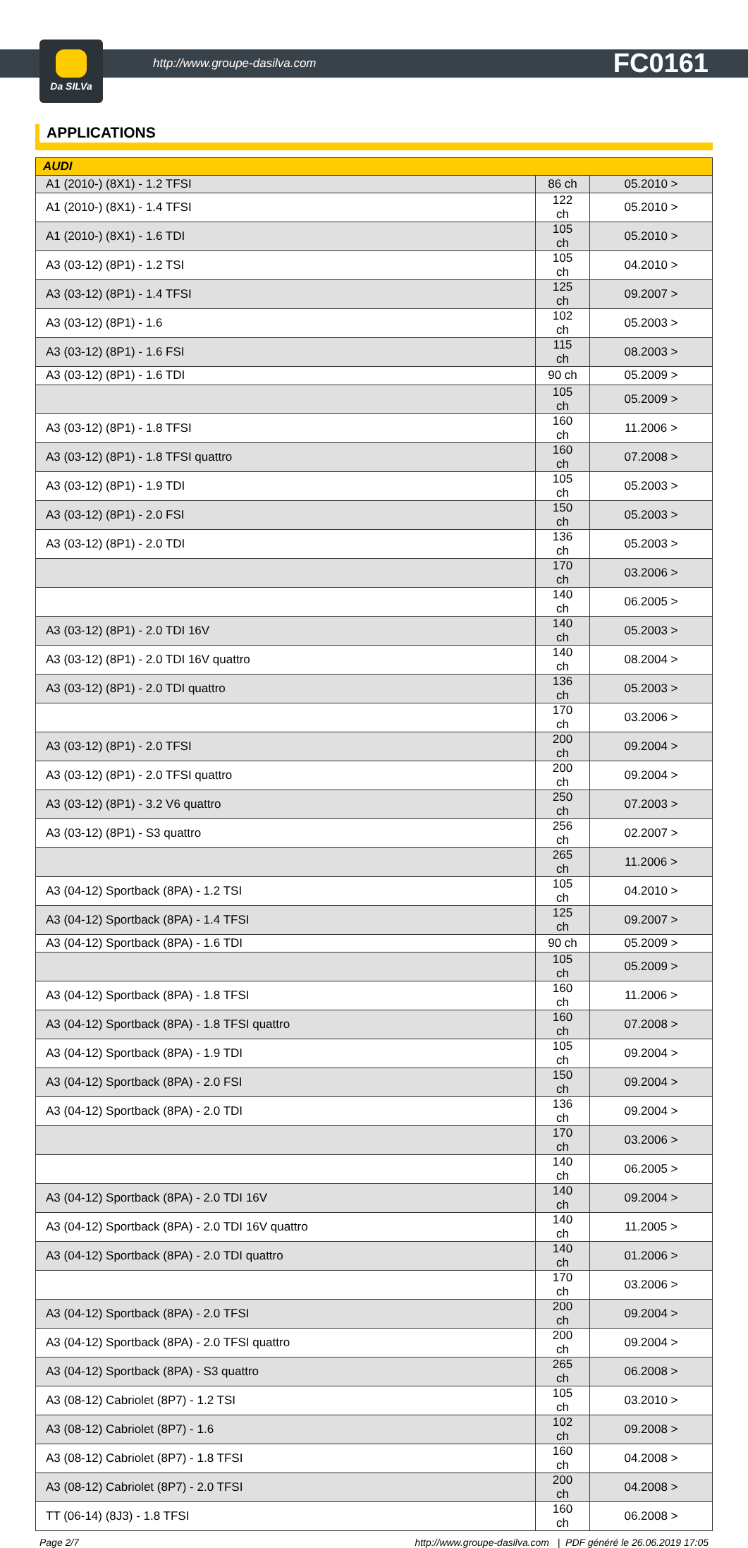Da SILVa
http://www.groupe-dasilva.com FC0161
APPLICATIONS
| AUDI | | |
| --- | --- | --- |
| A1 (2010-) (8X1) - 1.2 TFSI | 86 ch | 05.2010 > |
| A1 (2010-) (8X1) - 1.4 TFSI | 122 ch | 05.2010 > |
| A1 (2010-) (8X1) - 1.6 TDI | 105 ch | 05.2010 > |
| A3 (03-12) (8P1) - 1.2 TSI | 105 ch | 04.2010 > |
| A3 (03-12) (8P1) - 1.4 TFSI | 125 ch | 09.2007 > |
| A3 (03-12) (8P1) - 1.6 | 102 ch | 05.2003 > |
| A3 (03-12) (8P1) - 1.6 FSI | 115 ch | 08.2003 > |
| A3 (03-12) (8P1) - 1.6 TDI | 90 ch | 05.2009 > |
| | 105 ch | 05.2009 > |
| A3 (03-12) (8P1) - 1.8 TFSI | 160 ch | 11.2006 > |
| A3 (03-12) (8P1) - 1.8 TFSI quattro | 160 ch | 07.2008 > |
| A3 (03-12) (8P1) - 1.9 TDI | 105 ch | 05.2003 > |
| A3 (03-12) (8P1) - 2.0 FSI | 150 ch | 05.2003 > |
| A3 (03-12) (8P1) - 2.0 TDI | 136 ch | 05.2003 > |
| | 170 ch | 03.2006 > |
| | 140 ch | 06.2005 > |
| A3 (03-12) (8P1) - 2.0 TDI 16V | 140 ch | 05.2003 > |
| A3 (03-12) (8P1) - 2.0 TDI 16V quattro | 140 ch | 08.2004 > |
| A3 (03-12) (8P1) - 2.0 TDI quattro | 136 ch | 05.2003 > |
| | 170 ch | 03.2006 > |
| A3 (03-12) (8P1) - 2.0 TFSI | 200 ch | 09.2004 > |
| A3 (03-12) (8P1) - 2.0 TFSI quattro | 200 ch | 09.2004 > |
| A3 (03-12) (8P1) - 3.2 V6 quattro | 250 ch | 07.2003 > |
| A3 (03-12) (8P1) - S3 quattro | 256 ch | 02.2007 > |
| | 265 ch | 11.2006 > |
| A3 (04-12) Sportback (8PA) - 1.2 TSI | 105 ch | 04.2010 > |
| A3 (04-12) Sportback (8PA) - 1.4 TFSI | 125 ch | 09.2007 > |
| A3 (04-12) Sportback (8PA) - 1.6 TDI | 90 ch | 05.2009 > |
| | 105 ch | 05.2009 > |
| A3 (04-12) Sportback (8PA) - 1.8 TFSI | 160 ch | 11.2006 > |
| A3 (04-12) Sportback (8PA) - 1.8 TFSI quattro | 160 ch | 07.2008 > |
| A3 (04-12) Sportback (8PA) - 1.9 TDI | 105 ch | 09.2004 > |
| A3 (04-12) Sportback (8PA) - 2.0 FSI | 150 ch | 09.2004 > |
| A3 (04-12) Sportback (8PA) - 2.0 TDI | 136 ch | 09.2004 > |
| | 170 ch | 03.2006 > |
| | 140 ch | 06.2005 > |
| A3 (04-12) Sportback (8PA) - 2.0 TDI 16V | 140 ch | 09.2004 > |
| A3 (04-12) Sportback (8PA) - 2.0 TDI 16V quattro | 140 ch | 11.2005 > |
| A3 (04-12) Sportback (8PA) - 2.0 TDI quattro | 140 ch | 01.2006 > |
| | 170 ch | 03.2006 > |
| A3 (04-12) Sportback (8PA) - 2.0 TFSI | 200 ch | 09.2004 > |
| A3 (04-12) Sportback (8PA) - 2.0 TFSI quattro | 200 ch | 09.2004 > |
| A3 (04-12) Sportback (8PA) - S3 quattro | 265 ch | 06.2008 > |
| A3 (08-12) Cabriolet (8P7) - 1.2 TSI | 105 ch | 03.2010 > |
| A3 (08-12) Cabriolet (8P7) - 1.6 | 102 ch | 09.2008 > |
| A3 (08-12) Cabriolet (8P7) - 1.8 TFSI | 160 ch | 04.2008 > |
| A3 (08-12) Cabriolet (8P7) - 2.0 TFSI | 200 ch | 04.2008 > |
| TT (06-14) (8J3) - 1.8 TFSI | 160 ch | 06.2008 > |
Page 2/7 http://www.groupe-dasilva.com | PDF généré le 26.06.2019 17:05